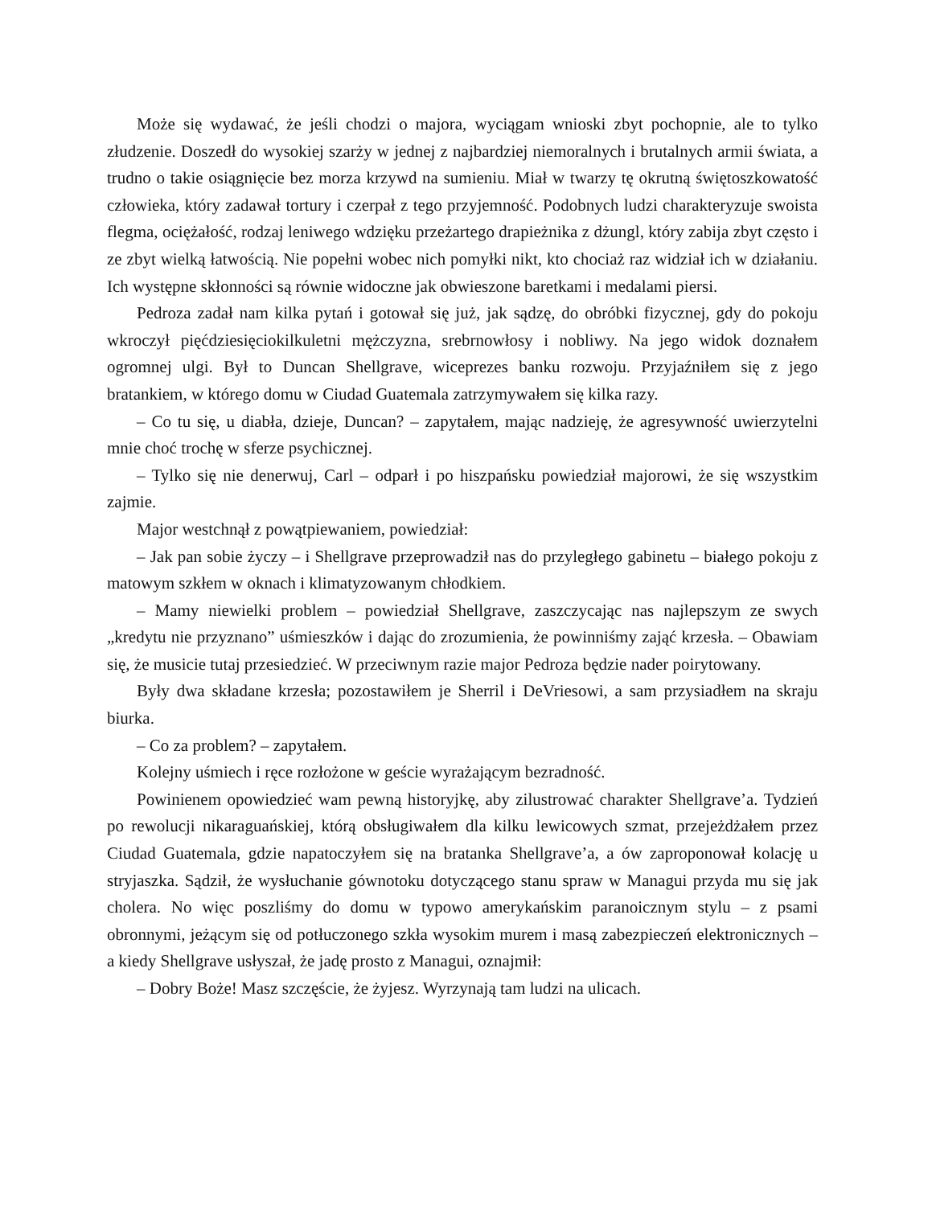Może się wydawać, że jeśli chodzi o majora, wyciągam wnioski zbyt pochopnie, ale to tylko złudzenie. Doszedł do wysokiej szarży w jednej z najbardziej niemoralnych i brutalnych armii świata, a trudno o takie osiągnięcie bez morza krzywd na sumieniu. Miał w twarzy tę okrutną świętoszkowatość człowieka, który zadawał tortury i czerpał z tego przyjemność. Podobnych ludzi charakteryzuje swoista flegma, ociężałość, rodzaj leniwego wdzięku przeżartego drapieżnika z dżungl, który zabija zbyt często i ze zbyt wielką łatwością. Nie popełni wobec nich pomyłki nikt, kto chociaż raz widział ich w działaniu. Ich występne skłonności są równie widoczne jak obwieszone baretkami i medalami piersi.
Pedroza zadał nam kilka pytań i gotował się już, jak sądzę, do obróbki fizycznej, gdy do pokoju wkroczył pięćdziesięciokilkuletni mężczyzna, srebrnowłosy i nobliwy. Na jego widok doznałem ogromnej ulgi. Był to Duncan Shellgrave, wiceprezes banku rozwoju. Przyjaźniłem się z jego bratankiem, w którego domu w Ciudad Guatemala zatrzymywałem się kilka razy.
– Co tu się, u diabła, dzieje, Duncan? – zapytałem, mając nadzieję, że agresywność uwierzytelni mnie choć trochę w sferze psychicznej.
– Tylko się nie denerwuj, Carl – odparł i po hiszpańsku powiedział majorowi, że się wszystkim zajmie.
Major westchnął z powątpiewaniem, powiedział:
– Jak pan sobie życzy – i Shellgrave przeprowadził nas do przyległego gabinetu – białego pokoju z matowym szkłem w oknach i klimatyzowanym chłodkiem.
– Mamy niewielki problem – powiedział Shellgrave, zaszczycając nas najlepszym ze swych „kredytu nie przyznano” uśmieszków i dając do zrozumienia, że powinniśmy zająć krzesła. – Obawiam się, że musicie tutaj przesiedzieć. W przeciwnym razie major Pedroza będzie nader poirytowany.
Były dwa składane krzesła; pozostawiłem je Sherril i DeVriesowi, a sam przysiadłem na skraju biurka.
– Co za problem? – zapytałem.
Kolejny uśmiech i ręce rozłożone w geście wyrażającym bezradność.
Powinienem opowiedzieć wam pewną historyjkę, aby zilustrować charakter Shellgrave’a. Tydzień po rewolucji nikaraguańskiej, którą obsługiwałem dla kilku lewicowych szmat, przejeżdżałem przez Ciudad Guatemala, gdzie napatoczyłem się na bratanka Shellgrave’a, a ów zaproponował kolację u stryjaszka. Sądził, że wysłuchanie gównotoku dotyczącego stanu spraw w Managui przyda mu się jak cholera. No więc poszliśmy do domu w typowo amerykańskim paranoicznym stylu – z psami obronnymi, jeżącym się od potłuczonego szkła wysokim murem i masą zabezpieczeń elektronicznych – a kiedy Shellgrave usłyszał, że jadę prosto z Managui, oznajmił:
– Dobry Boże! Masz szczęście, że żyjesz. Wyrzynają tam ludzi na ulicach.